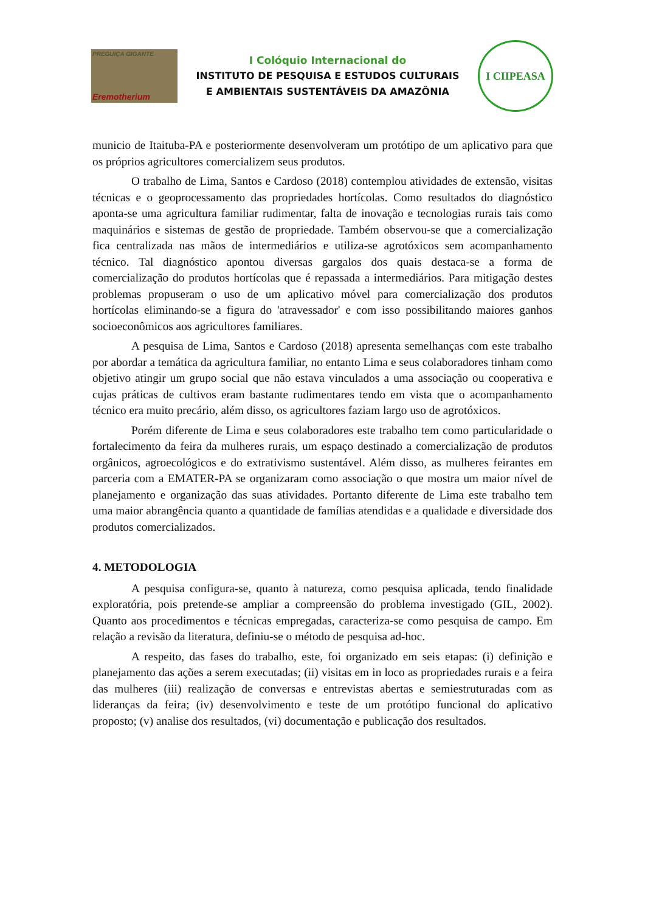PREGUIÇA GIGANTE
Eremotherium
I Colóquio Internacional do
INSTITUTO DE PESQUISA E ESTUDOS CULTURAIS
E AMBIENTAIS SUSTENTÁVEIS DA AMAZÔNIA
I CIIPEASA
municio de Itaituba-PA e posteriormente desenvolveram um protótipo de um aplicativo para que os próprios agricultores comercializem seus produtos.
O trabalho de Lima, Santos e Cardoso (2018) contemplou atividades de extensão, visitas técnicas e o geoprocessamento das propriedades hortícolas. Como resultados do diagnóstico aponta-se uma agricultura familiar rudimentar, falta de inovação e tecnologias rurais tais como maquinários e sistemas de gestão de propriedade. Também observou-se que a comercialização fica centralizada nas mãos de intermediários e utiliza-se agrotóxicos sem acompanhamento técnico. Tal diagnóstico apontou diversas gargalos dos quais destaca-se a forma de comercialização do produtos hortícolas que é repassada a intermediários. Para mitigação destes problemas propuseram o uso de um aplicativo móvel para comercialização dos produtos hortícolas eliminando-se a figura do 'atravessador' e com isso possibilitando maiores ganhos socioeconômicos aos agricultores familiares.
A pesquisa de Lima, Santos e Cardoso (2018) apresenta semelhanças com este trabalho por abordar a temática da agricultura familiar, no entanto Lima e seus colaboradores tinham como objetivo atingir um grupo social que não estava vinculados a uma associação ou cooperativa e cujas práticas de cultivos eram bastante rudimentares tendo em vista que o acompanhamento técnico era muito precário, além disso, os agricultores faziam largo uso de agrotóxicos.
Porém diferente de Lima e seus colaboradores este trabalho tem como particularidade o fortalecimento da feira da mulheres rurais, um espaço destinado a comercialização de produtos orgânicos, agroecológicos e do extrativismo sustentável. Além disso, as mulheres feirantes em parceria com a EMATER-PA se organizaram como associação o que mostra um maior nível de planejamento e organização das suas atividades. Portanto diferente de Lima este trabalho tem uma maior abrangência quanto a quantidade de famílias atendidas e a qualidade e diversidade dos produtos comercializados.
4. METODOLOGIA
A pesquisa configura-se, quanto à natureza, como pesquisa aplicada, tendo finalidade exploratória, pois pretende-se ampliar a compreensão do problema investigado (GIL, 2002). Quanto aos procedimentos e técnicas empregadas, caracteriza-se como pesquisa de campo. Em relação a revisão da literatura, definiu-se o método de pesquisa ad-hoc.
A respeito, das fases do trabalho, este, foi organizado em seis etapas: (i) definição e planejamento das ações a serem executadas; (ii) visitas em in loco as propriedades rurais e a feira das mulheres (iii) realização de conversas e entrevistas abertas e semiestruturadas com as lideranças da feira; (iv) desenvolvimento e teste de um protótipo funcional do aplicativo proposto; (v) analise dos resultados, (vi) documentação e publicação dos resultados.